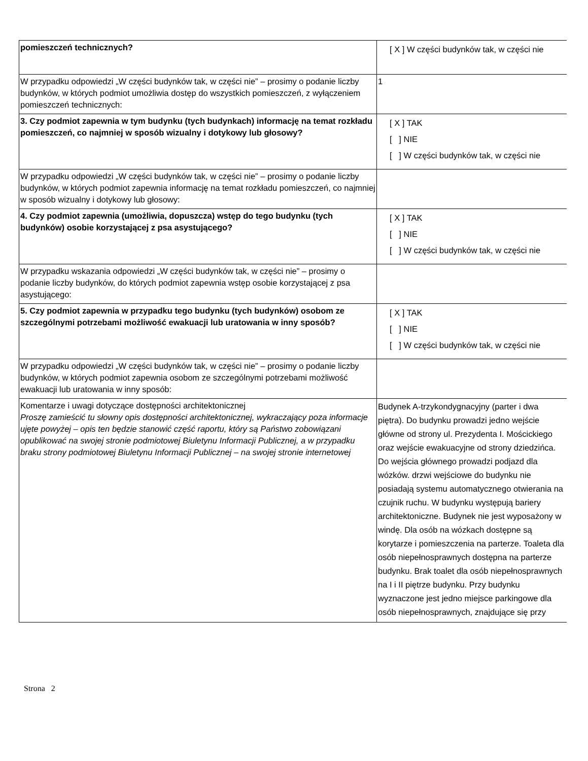| pomieszczeń technicznych? | [ X ] W części budynków tak, w części nie |
| W przypadku odpowiedzi „W części budynków tak, w części nie” – prosimy o podanie liczby budynków, w których podmiot umożliwia dostęp do wszystkich pomieszczeń, z wyłączeniem pomieszczeń technicznych: | 1 |
| 3. Czy podmiot zapewnia w tym budynku (tych budynkach) informację na temat rozkładu pomieszczeń, co najmniej w sposób wizualny i dotykowy lub głosowy? | [ X ] TAK [ ] NIE [ ] W części budynków tak, w części nie |
| W przypadku odpowiedzi „W części budynków tak, w części nie” – prosimy o podanie liczby budynków, w których podmiot zapewnia informację na temat rozkładu pomieszczeń, co najmniej w sposób wizualny i dotykowy lub głosowy: | |
| 4. Czy podmiot zapewnia (umożliwia, dopuszcza) wstęp do tego budynku (tych budynków) osobie korzystającej z psa asystującego? | [ X ] TAK [ ] NIE [ ] W części budynków tak, w części nie |
| W przypadku wskazania odpowiedzi „W części budynków tak, w części nie” – prosimy o podanie liczby budynków, do których podmiot zapewnia wstęp osobie korzystającej z psa asystującego: | |
| 5. Czy podmiot zapewnia w przypadku tego budynku (tych budynków) osobom ze szczególnymi potrzebami możliwość ewakuacji lub uratowania w inny sposób? | [ X ] TAK [ ] NIE [ ] W części budynków tak, w części nie |
| W przypadku odpowiedzi „W części budynków tak, w części nie” – prosimy o podanie liczby budynków, w których podmiot zapewnia osobom ze szczególnymi potrzebami możliwość ewakuacji lub uratowania w inny sposób: | |
| Komentarze i uwagi dotyczące dostępności architektonicznej Proszę zamieścić tu słowny opis dostępności architektonicznej, wykraczający poza informacje ujęte powyżej – opis ten będzie stanowić część raportu, który są Państwo zobowiązani opublikować na swojej stronie podmiotowej Biuletynu Informacji Publicznej, a w przypadku braku strony podmiotowej Biuletynu Informacji Publicznej – na swojej stronie internetowej | Budynek A-trzykondygnacyjny (parter i dwa piętra). Do budynku prowadzi jedno wejście główne od strony ul. Prezydenta I. Mościckiego oraz wejście ewakuacyjne od strony dziedzińca. Do wejścia głównego prowadzi podjazd dla wózków. drzwi wejściowe do budynku nie posiadają systemu automatycznego otwierania na czujnik ruchu. W budynku występują bariery architektoniczne. Budynek nie jest wyposażony w windę. Dla osób na wózkach dostępne są korytarze i pomieszczenia na parterze. Toaleta dla osób niepełnosprawnych dostępna na parterze budynku. Brak toalet dla osób niepełnosprawnych na I i II piętrze budynku. Przy budynku wyznaczone jest jedno miejsce parkingowe dla osób niepełnosprawnych, znajdujące się przy |
Strona 2